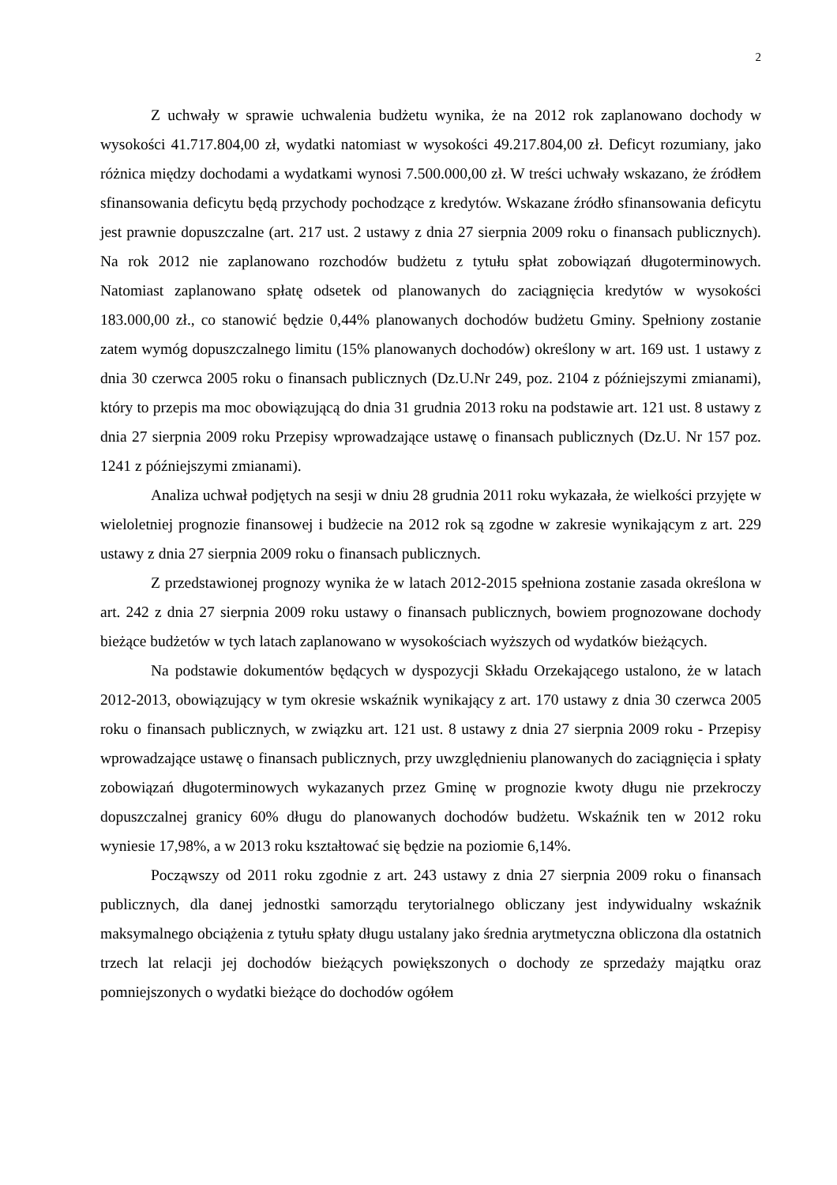2
Z uchwały w sprawie uchwalenia budżetu wynika, że na 2012 rok zaplanowano dochody w wysokości 41.717.804,00 zł, wydatki natomiast w wysokości 49.217.804,00 zł. Deficyt rozumiany, jako różnica między dochodami a wydatkami wynosi 7.500.000,00 zł. W treści uchwały wskazano, że źródłem sfinansowania deficytu będą przychody pochodzące z kredytów. Wskazane źródło sfinansowania deficytu jest prawnie dopuszczalne (art. 217 ust. 2 ustawy z dnia 27 sierpnia 2009 roku o finansach publicznych). Na rok 2012 nie zaplanowano rozchodów budżetu z tytułu spłat zobowiązań długoterminowych. Natomiast zaplanowano spłatę odsetek od planowanych do zaciągnięcia kredytów w wysokości 183.000,00 zł., co stanowić będzie 0,44% planowanych dochodów budżetu Gminy. Spełniony zostanie zatem wymóg dopuszczalnego limitu (15% planowanych dochodów) określony w art. 169 ust. 1 ustawy z dnia 30 czerwca 2005 roku o finansach publicznych (Dz.U.Nr 249, poz. 2104 z późniejszymi zmianami), który to przepis ma moc obowiązującą do dnia 31 grudnia 2013 roku na podstawie art. 121 ust. 8 ustawy z dnia 27 sierpnia 2009 roku Przepisy wprowadzające ustawę o finansach publicznych (Dz.U. Nr 157 poz. 1241 z późniejszymi zmianami).
Analiza uchwał podjętych na sesji w dniu 28 grudnia 2011 roku wykazała, że wielkości przyjęte w wieloletniej prognozie finansowej i budżecie na 2012 rok są zgodne w zakresie wynikającym z art. 229 ustawy z dnia 27 sierpnia 2009 roku o finansach publicznych.
Z przedstawionej prognozy wynika że w latach 2012-2015 spełniona zostanie zasada określona w art. 242 z dnia 27 sierpnia 2009 roku ustawy o finansach publicznych, bowiem prognozowane dochody bieżące budżetów w tych latach zaplanowano w wysokościach wyższych od wydatków bieżących.
Na podstawie dokumentów będących w dyspozycji Składu Orzekającego ustalono, że w latach 2012-2013, obowiązujący w tym okresie wskaźnik wynikający z art. 170 ustawy z dnia 30 czerwca 2005 roku o finansach publicznych, w związku art. 121 ust. 8 ustawy z dnia 27 sierpnia 2009 roku - Przepisy wprowadzające ustawę o finansach publicznych, przy uwzględnieniu planowanych do zaciągnięcia i spłaty zobowiązań długoterminowych wykazanych przez Gminę w prognozie kwoty długu nie przekroczy dopuszczalnej granicy 60% długu do planowanych dochodów budżetu. Wskaźnik ten w 2012 roku wyniesie 17,98%, a w 2013 roku kształtować się będzie na poziomie 6,14%.
Począwszy od 2011 roku zgodnie z art. 243 ustawy z dnia 27 sierpnia 2009 roku o finansach publicznych, dla danej jednostki samorządu terytorialnego obliczany jest indywidualny wskaźnik maksymalnego obciążenia z tytułu spłaty długu ustalany jako średnia arytmetyczna obliczona dla ostatnich trzech lat relacji jej dochodów bieżących powiększonych o dochody ze sprzedaży majątku oraz pomniejszonych o wydatki bieżące do dochodów ogółem